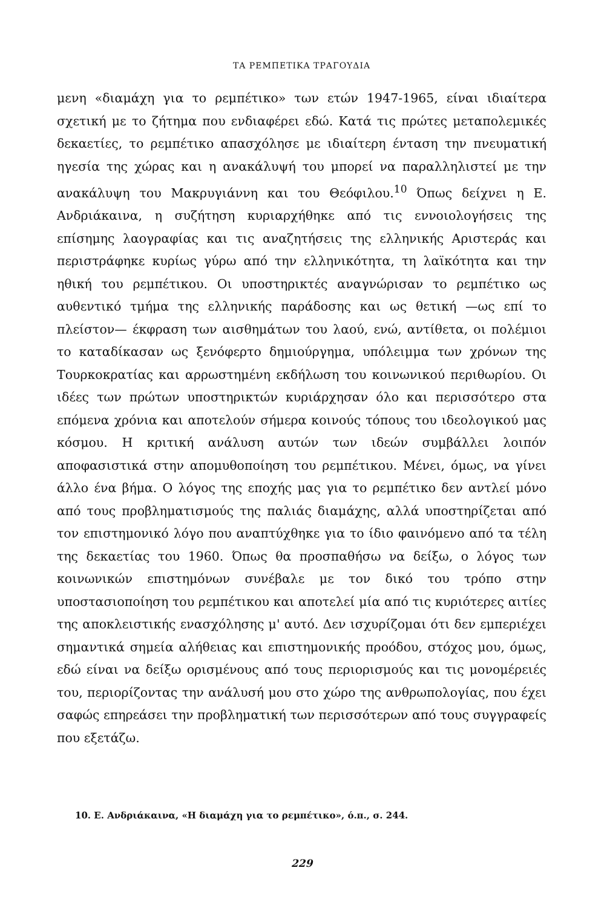ΤΑ ΡΕΜΠΕΤΙΚΑ ΤΡΑΓΟΥΔΙΑ
μενη «διαμάχη για το ρεμπέτικο» των ετών 1947-1965, είναι ιδιαίτερα σχετική με το ζήτημα που ενδιαφέρει εδώ. Κατά τις πρώτες μεταπολεμικές δεκαετίες, το ρεμπέτικο απασχόλησε με ιδιαίτερη ένταση την πνευματική ηγεσία της χώρας και η ανακάλυψή του μπορεί να παραλληλιστεί με την ανακάλυψη του Μακρυγιάννη και του Θεόφιλου.<sup>10</sup> Όπως δείχνει η Ε. Ανδριάκαινα, η συζήτηση κυριαρχήθηκε από τις εννοιολογήσεις της επίσημης λαογραφίας και τις αναζητήσεις της ελληνικής Αριστεράς και περιστράφηκε κυρίως γύρω από την ελληνικότητα, τη λαϊκότητα και την ηθική του ρεμπέτικου. Οι υποστηρικτές αναγνώρισαν το ρεμπέτικο ως αυθεντικό τμήμα της ελληνικής παράδοσης και ως θετική —ως επί το πλείστον— έκφραση των αισθημάτων του λαού, ενώ, αντίθετα, οι πολέμιοι το καταδίκασαν ως ξενόφερτο δημιούργημα, υπόλειμμα των χρόνων της Τουρκοκρατίας και αρρωστημένη εκδήλωση του κοινωνικού περιθωρίου. Οι ιδέες των πρώτων υποστηρικτών κυριάρχησαν όλο και περισσότερο στα επόμενα χρόνια και αποτελούν σήμερα κοινούς τόπους του ιδεολογικού μας κόσμου. Η κριτική ανάλυση αυτών των ιδεών συμβάλλει λοιπόν αποφασιστικά στην απομυθοποίηση του ρεμπέτικου. Μένει, όμως, να γίνει άλλο ένα βήμα. Ο λόγος της εποχής μας για το ρεμπέτικο δεν αντλεί μόνο από τους προβληματισμούς της παλιάς διαμάχης, αλλά υποστηρίζεται από τον επιστημονικό λόγο που αναπτύχθηκε για το ίδιο φαινόμενο από τα τέλη της δεκαετίας του 1960. Όπως θα προσπαθήσω να δείξω, ο λόγος των κοινωνικών επιστημόνων συνέβαλε με τον δικό του τρόπο στην υποστασιοποίηση του ρεμπέτικου και αποτελεί μία από τις κυριότερες αιτίες της αποκλειστικής ενασχόλησης μ' αυτό. Δεν ισχυρίζομαι ότι δεν εμπεριέχει σημαντικά σημεία αλήθειας και επιστημονικής προόδου, στόχος μου, όμως, εδώ είναι να δείξω ορισμένους από τους περιορισμούς και τις μονομέρειές του, περιορίζοντας την ανάλυσή μου στο χώρο της ανθρωπολογίας, που έχει σαφώς επηρεάσει την προβληματική των περισσότερων από τους συγγραφείς που εξετάζω.
10. Ε. Ανδριάκαινα, «Η διαμάχη για το ρεμπέτικο», ό.π., σ. 244.
229